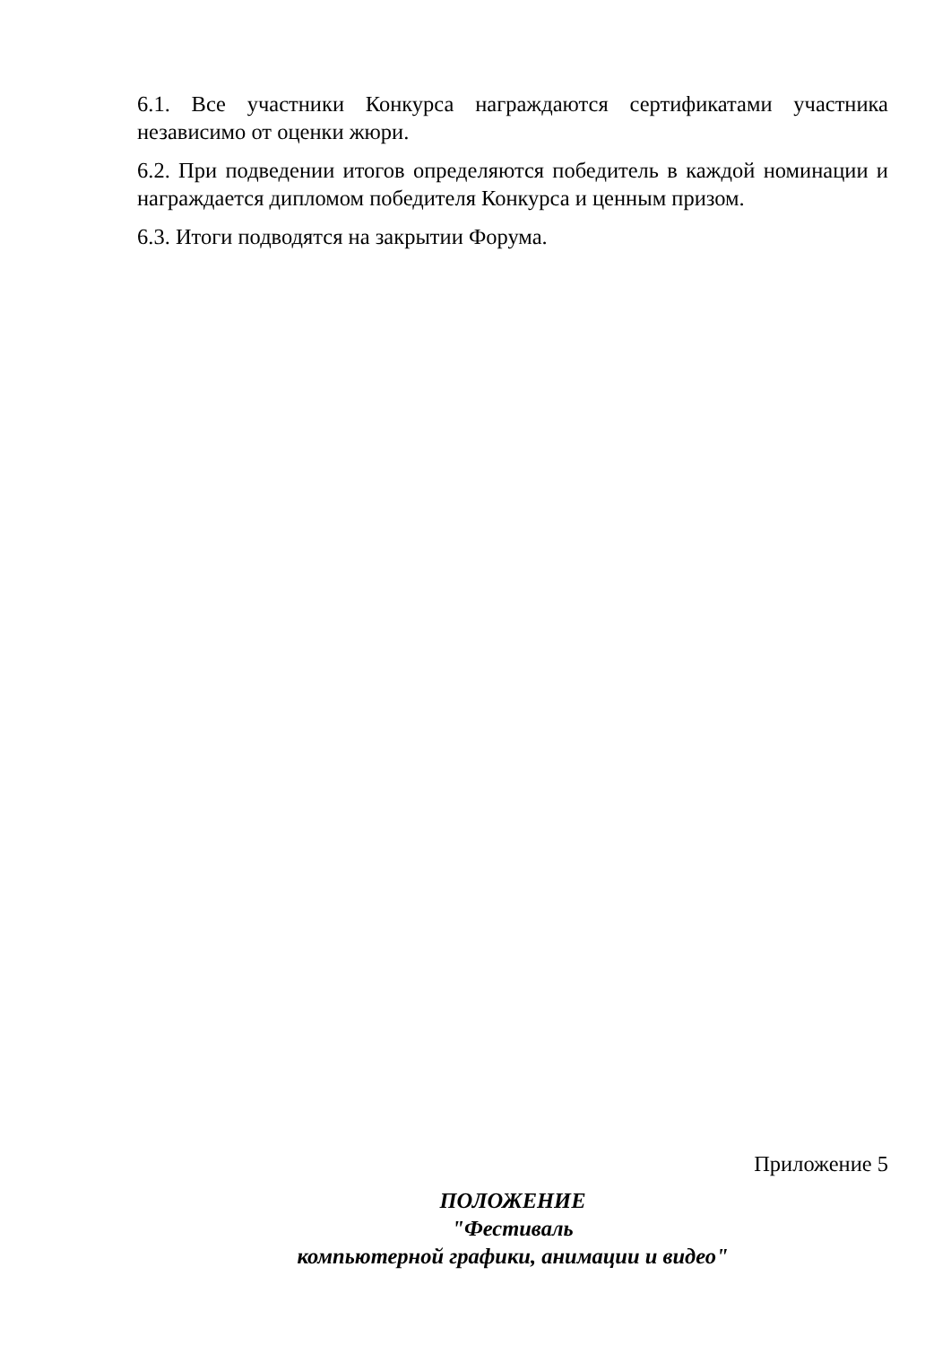6.1. Все участники Конкурса награждаются сертификатами участника независимо от оценки жюри.
6.2. При подведении итогов определяются победитель в каждой номинации и награждается дипломом победителя Конкурса и ценным призом.
6.3. Итоги подводятся на закрытии Форума.
Приложение 5
ПОЛОЖЕНИЕ
"Фестиваль
компьютерной графики, анимации и видео"